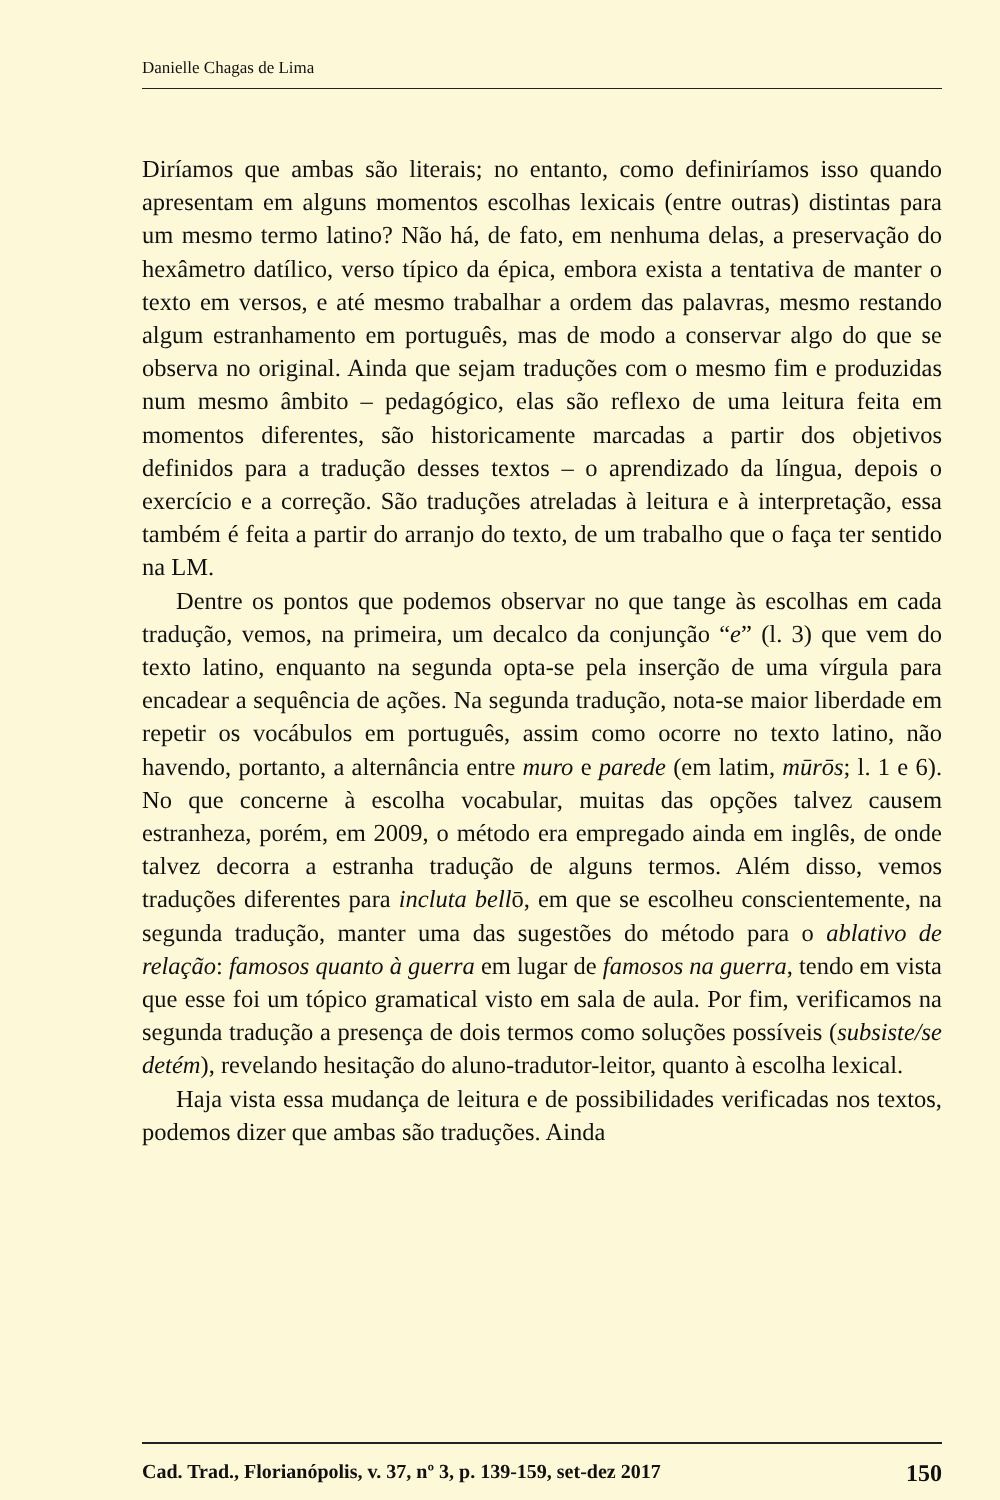Danielle Chagas de Lima
Diríamos que ambas são literais; no entanto, como definiríamos isso quando apresentam em alguns momentos escolhas lexicais (entre outras) distintas para um mesmo termo latino? Não há, de fato, em nenhuma delas, a preservação do hexâmetro datílico, verso típico da épica, embora exista a tentativa de manter o texto em versos, e até mesmo trabalhar a ordem das palavras, mesmo restando algum estranhamento em português, mas de modo a conservar algo do que se observa no original. Ainda que sejam traduções com o mesmo fim e produzidas num mesmo âmbito – pedagógico, elas são reflexo de uma leitura feita em momentos diferentes, são historicamente marcadas a partir dos objetivos definidos para a tradução desses textos – o aprendizado da língua, depois o exercício e a correção. São traduções atreladas à leitura e à interpretação, essa também é feita a partir do arranjo do texto, de um trabalho que o faça ter sentido na LM.
Dentre os pontos que podemos observar no que tange às escolhas em cada tradução, vemos, na primeira, um decalco da conjunção “e” (l. 3) que vem do texto latino, enquanto na segunda opta-se pela inserção de uma vírgula para encadear a sequência de ações. Na segunda tradução, nota-se maior liberdade em repetir os vocábulos em português, assim como ocorre no texto latino, não havendo, portanto, a alternância entre muro e parede (em latim, mūrōs; l. 1 e 6). No que concerne à escolha vocabular, muitas das opções talvez causem estranheza, porém, em 2009, o método era empregado ainda em inglês, de onde talvez decorra a estranha tradução de alguns termos. Além disso, vemos traduções diferentes para incluta bellō, em que se escolheu conscientemente, na segunda tradução, manter uma das sugestões do método para o ablativo de relação: famosos quanto à guerra em lugar de famosos na guerra, tendo em vista que esse foi um tópico gramatical visto em sala de aula. Por fim, verificamos na segunda tradução a presença de dois termos como soluções possíveis (subsiste/se detém), revelando hesitação do aluno-tradutor-leitor, quanto à escolha lexical.
Haja vista essa mudança de leitura e de possibilidades verificadas nos textos, podemos dizer que ambas são traduções. Ainda
Cad. Trad., Florianópolis, v. 37, nº 3, p. 139-159, set-dez 2017 150